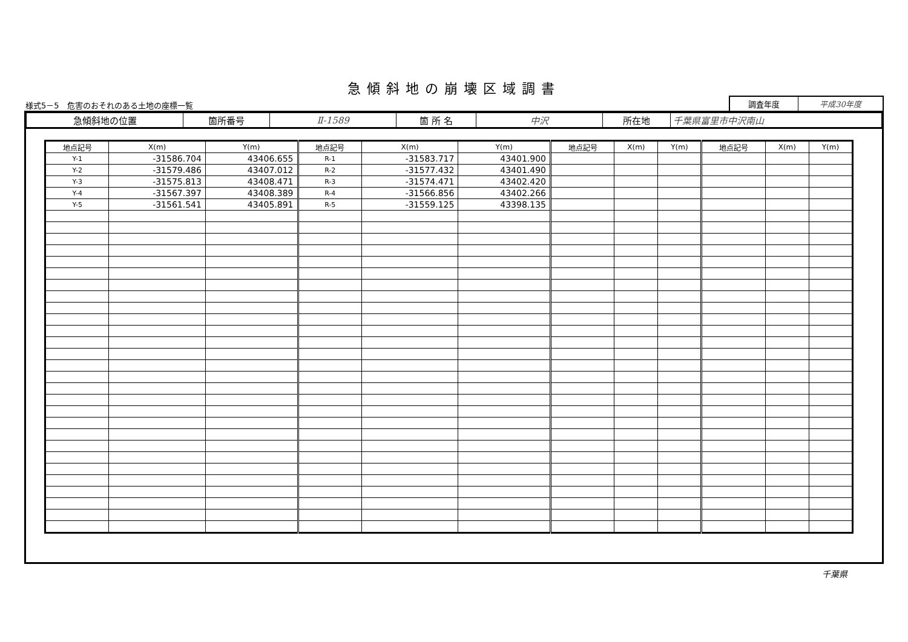急傾斜地の崩壊区域調書
様式5－5　危害のおそれのある土地の座標一覧
調査年度 平成30年度
| 急傾斜地の位置 | 箇所番号 | Ⅱ-1589 | 箇 所 名 | 中沢 | 所在地 | 千葉県富里市中沢南山 |
| 地点記号 | X(m) | Y(m) | 地点記号 | X(m) | Y(m) | 地点記号 | X(m) | Y(m) | 地点記号 | X(m) | Y(m) |
| --- | --- | --- | --- | --- | --- | --- | --- | --- | --- | --- | --- |
| Y-1 | -31586.704 | 43406.655 | R-1 | -31583.717 | 43401.900 | | | | | | |
| Y-2 | -31579.486 | 43407.012 | R-2 | -31577.432 | 43401.490 | | | | | | |
| Y-3 | -31575.813 | 43408.471 | R-3 | -31574.471 | 43402.420 | | | | | | |
| Y-4 | -31567.397 | 43408.389 | R-4 | -31566.856 | 43402.266 | | | | | | |
| Y-5 | -31561.541 | 43405.891 | R-5 | -31559.125 | 43398.135 | | | | | | |
千葉県